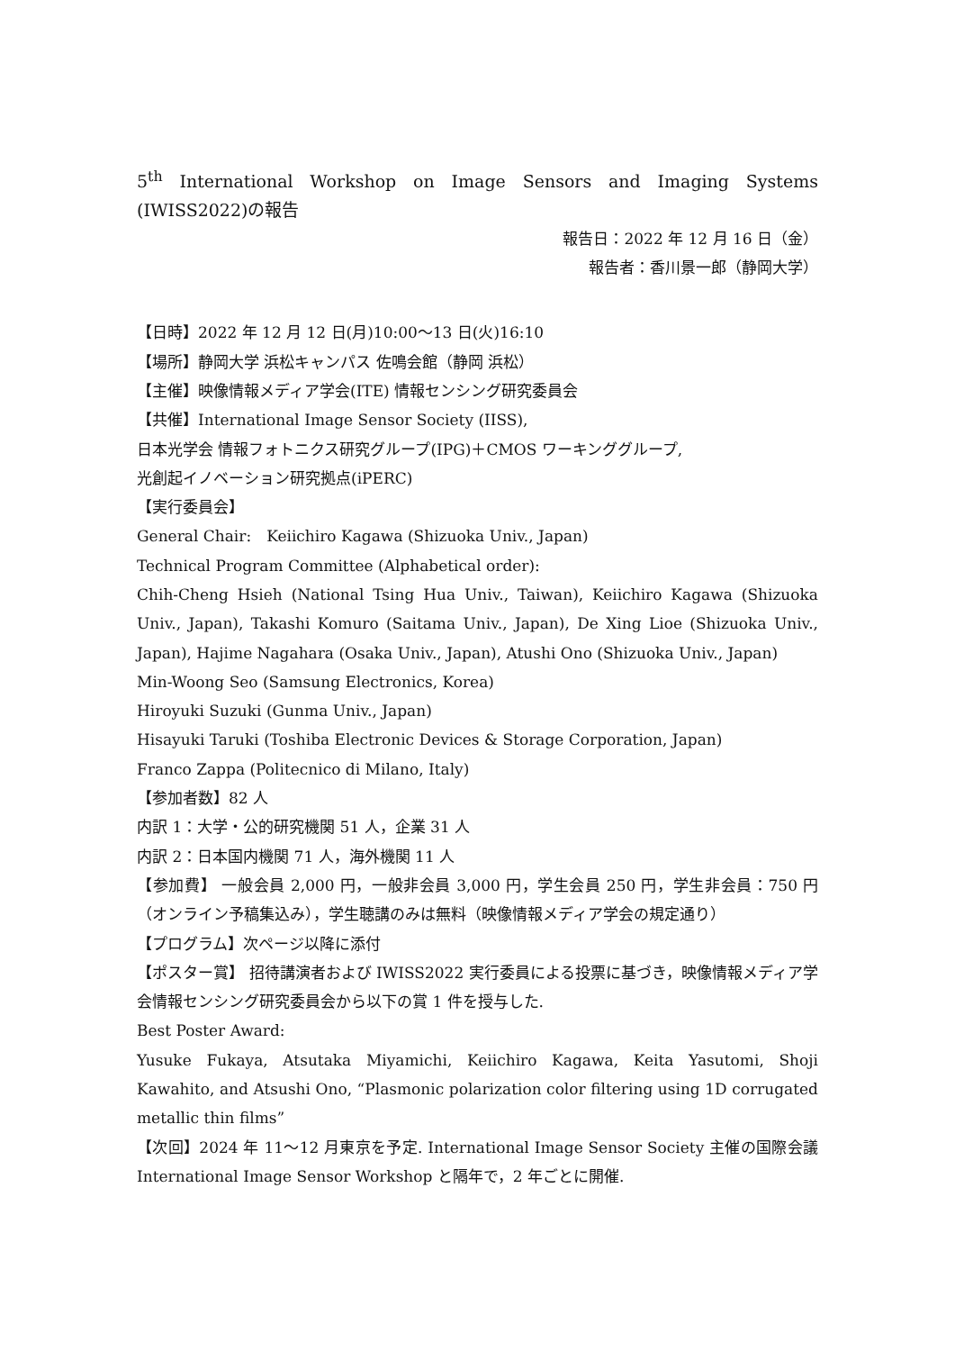5<sup>th</sup> International Workshop on Image Sensors and Imaging Systems (IWISS2022)の報告
報告日：2022 年 12 月 16 日（金）
報告者：香川景一郎（静岡大学）
【日時】2022 年 12 月 12 日(月)10:00～13 日(火)16:10
【場所】静岡大学 浜松キャンパス 佐鳴会館（静岡 浜松）
【主催】映像情報メディア学会(ITE) 情報センシング研究委員会
【共催】International Image Sensor Society (IISS),
日本光学会 情報フォトニクス研究グループ(IPG)＋CMOS ワーキンググループ,
光創起イノベーション研究拠点(iPERC)
【実行委員会】
General Chair:　Keiichiro Kagawa (Shizuoka Univ., Japan)
Technical Program Committee (Alphabetical order):
Chih-Cheng Hsieh (National Tsing Hua Univ., Taiwan), Keiichiro Kagawa (Shizuoka Univ., Japan), Takashi Komuro (Saitama Univ., Japan), De Xing Lioe (Shizuoka Univ., Japan), Hajime Nagahara (Osaka Univ., Japan), Atushi Ono (Shizuoka Univ., Japan)
Min-Woong Seo (Samsung Electronics, Korea)
Hiroyuki Suzuki (Gunma Univ., Japan)
Hisayuki Taruki (Toshiba Electronic Devices & Storage Corporation, Japan)
Franco Zappa (Politecnico di Milano, Italy)
【参加者数】82 人
内訳 1：大学・公的研究機関 51 人，企業 31 人
内訳 2：日本国内機関 71 人，海外機関 11 人
【参加費】 一般会員 2,000 円，一般非会員 3,000 円，学生会員 250 円，学生非会員：750 円（オンライン予稿集込み），学生聴講のみは無料（映像情報メディア学会の規定通り）
【プログラム】次ページ以降に添付
【ポスター賞】 招待講演者および IWISS2022 実行委員による投票に基づき，映像情報メディア学会情報センシング研究委員会から以下の賞 1 件を授与した.
Best Poster Award:
Yusuke Fukaya, Atsutaka Miyamichi, Keiichiro Kagawa, Keita Yasutomi, Shoji Kawahito, and Atsushi Ono, “Plasmonic polarization color filtering using 1D corrugated metallic thin films”
【次回】2024 年 11～12 月東京を予定. International Image Sensor Society 主催の国際会議 International Image Sensor Workshop と隔年で，2 年ごとに開催.